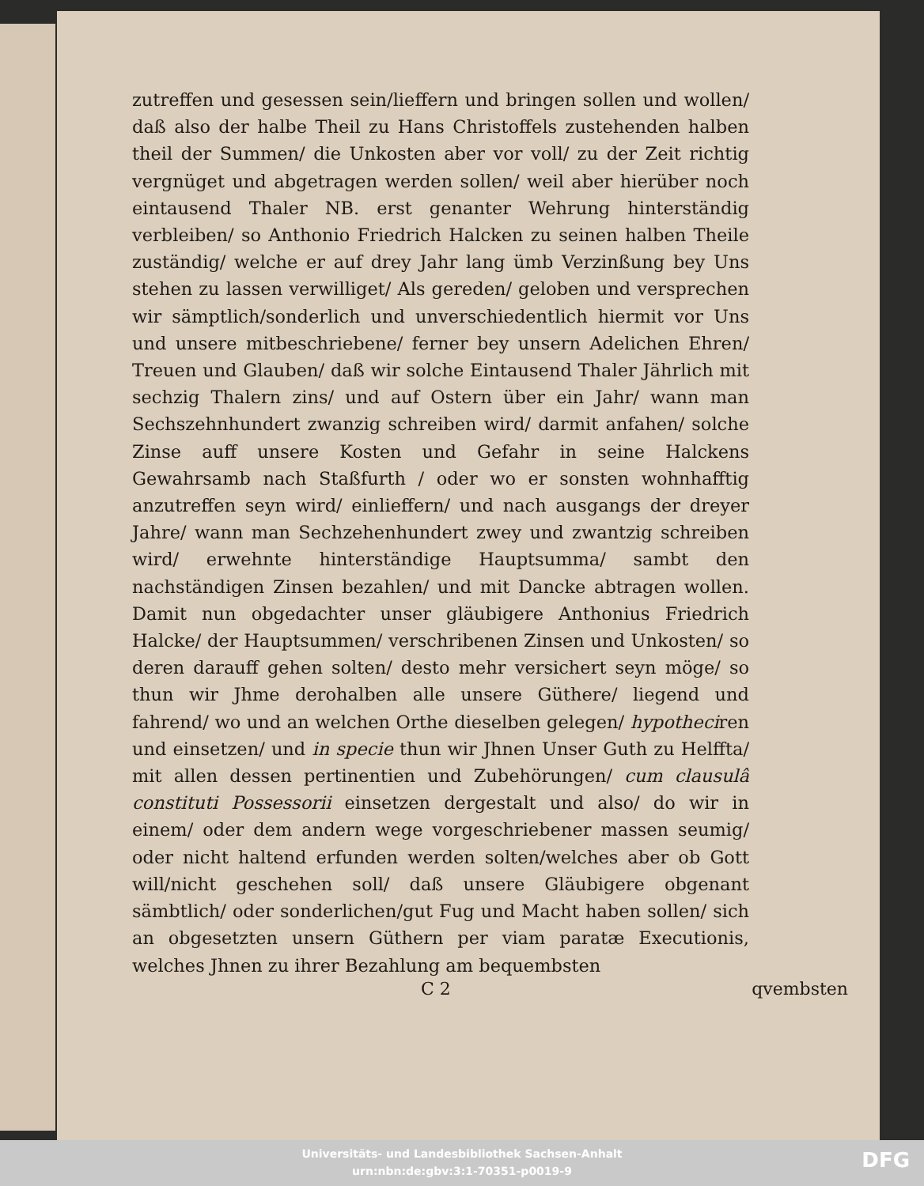zutreffen und gesessen sein/lieffern und bringen sollen und wollen/ daß also der halbe Theil zu Hans Christoffels zustehenden halben theil der Summen/ die Unkosten aber vor voll/ zu der Zeit richtig vergnüget und abgetragen werden sollen/ weil aber hierüber noch eintausend Thaler NB. erst genanter Wehrung hinterständig verbleiben/ so Anthonio Friedrich Halcken zu seinen halben Theile zuständig/ welche er auf drey Jahr lang ümb Verzinßung bey Uns stehen zu lassen verwilliget/ Als gereden/ geloben und versprechen wir sämptlich/sonderlich und unverschiedentlich hiermit vor Uns und unsere mitbeschriebene/ ferner bey unsern Adelichen Ehren/ Treuen und Glauben/ daß wir solche Eintausend Thaler Jährlich mit sechzig Thalern zins/ und auf Ostern über ein Jahr/ wann man Sechszehnhundert zwanzig schreiben wird/ darmit anfahen/ solche Zinse auff unsere Kosten und Gefahr in seine Halckens Gewahrsamb nach Staßfurth / oder wo er sonsten wohnhafftig anzutreffen seyn wird/ einlieffern/ und nach ausgangs der dreyer Jahre/ wann man Sechzehenhundert zwey und zwantzig schreiben wird/ erwehnte hinterständige Hauptsumma/ sambt den nachständigen Zinsen bezahlen/ und mit Dancke abtragen wollen. Damit nun obgedachter unser gläubigere Anthonius Friedrich Halcke/ der Hauptsummen/ verschribenen Zinsen und Unkosten/ so deren darauff gehen solten/ desto mehr versichert seyn möge/ so thun wir Jhme derohalben alle unsere Güthere/ liegend und fahrend/ wo und an welchen Orthe dieselben gelegen/ hypotheciren und einsetzen/ und in specie thun wir Jhnen Unser Guth zu Helffta/ mit allen dessen pertinentien und Zubehörungen/ cum clausulâ constituti Possessorii einsetzen dergestalt und also/ do wir in einem/ oder dem andern wege vorgeschriebener massen seumig/ oder nicht haltend erfunden werden solten/welches aber ob Gott will/nicht geschehen soll/ daß unsere Gläubigere obgenant sämbtlich/ oder sonderlichen/gut Fug und Macht haben sollen/ sich an obgesetzten unsern Güthern per viam paratæ Executionis, welches Jhnen zu ihrer Bezahlung am bequembsten
C 2 qvembsten
Universitäts- und Landesbibliothek Sachsen-Anhalt
urn:nbn:de:gbv:3:1-70351-p0019-9
DFG